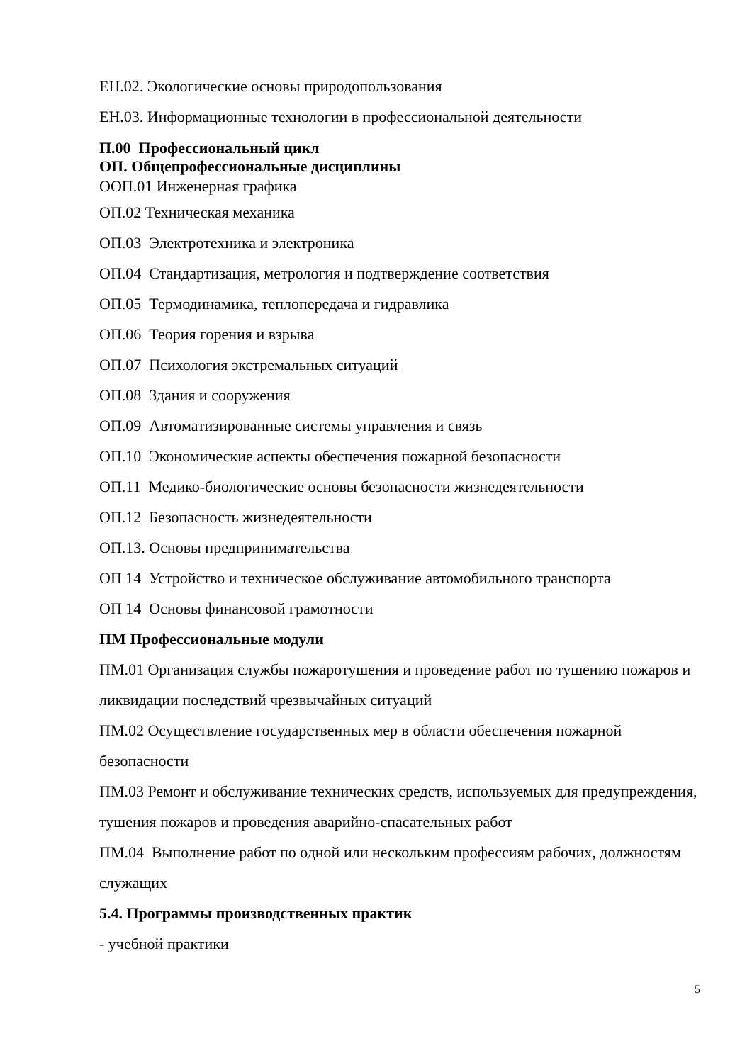ЕН.02. Экологические основы природопользования
ЕН.03. Информационные технологии в профессиональной деятельности
П.00 Профессиональный цикл
ОП. Общепрофессиональные дисциплины
ООП.01 Инженерная графика
ОП.02 Техническая механика
ОП.03 Электротехника и электроника
ОП.04 Стандартизация, метрология и подтверждение соответствия
ОП.05 Термодинамика, теплопередача и гидравлика
ОП.06 Теория горения и взрыва
ОП.07 Психология экстремальных ситуаций
ОП.08 Здания и сооружения
ОП.09 Автоматизированные системы управления и связь
ОП.10 Экономические аспекты обеспечения пожарной безопасности
ОП.11 Медико-биологические основы безопасности жизнедеятельности
ОП.12 Безопасность жизнедеятельности
ОП.13. Основы предпринимательства
ОП 14 Устройство и техническое обслуживание автомобильного транспорта
ОП 14 Основы финансовой грамотности
ПМ Профессиональные модули
ПМ.01 Организация службы пожаротушения и проведение работ по тушению пожаров и ликвидации последствий чрезвычайных ситуаций
ПМ.02 Осуществление государственных мер в области обеспечения пожарной безопасности
ПМ.03 Ремонт и обслуживание технических средств, используемых для предупреждения, тушения пожаров и проведения аварийно-спасательных работ
ПМ.04 Выполнение работ по одной или нескольким профессиям рабочих, должностям служащих
5.4. Программы производственных практик
- учебной практики
5